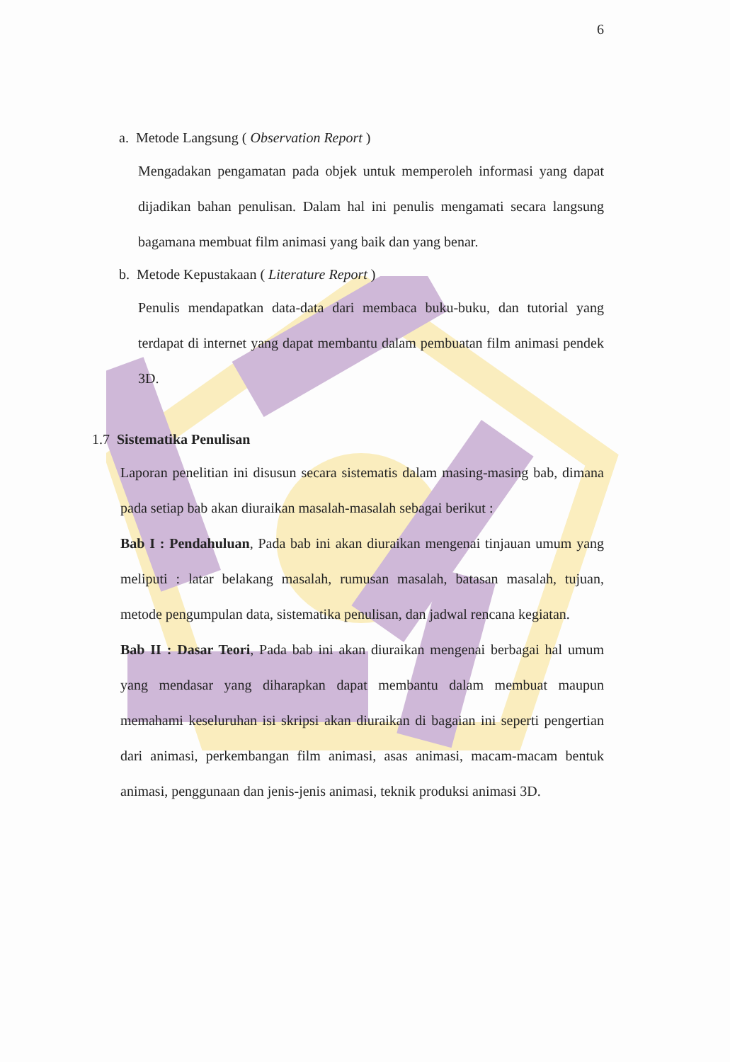6
a. Metode Langsung ( Observation Report )
Mengadakan pengamatan pada objek untuk memperoleh informasi yang dapat dijadikan bahan penulisan. Dalam hal ini penulis mengamati secara langsung bagamana membuat film animasi yang baik dan yang benar.
b. Metode Kepustakaan ( Literature Report )
Penulis mendapatkan data-data dari membaca buku-buku, dan tutorial yang terdapat di internet yang dapat membantu dalam pembuatan film animasi pendek 3D.
1.7 Sistematika Penulisan
Laporan penelitian ini disusun secara sistematis dalam masing-masing bab, dimana pada setiap bab akan diuraikan masalah-masalah sebagai berikut :
Bab I : Pendahuluan, Pada bab ini akan diuraikan mengenai tinjauan umum yang meliputi : latar belakang masalah, rumusan masalah, batasan masalah, tujuan, metode pengumpulan data, sistematika penulisan, dan jadwal rencana kegiatan.
Bab II : Dasar Teori, Pada bab ini akan diuraikan mengenai berbagai hal umum yang mendasar yang diharapkan dapat membantu dalam membuat maupun memahami keseluruhan isi skripsi akan diuraikan di bagaian ini seperti pengertian dari animasi, perkembangan film animasi, asas animasi, macam-macam bentuk animasi, penggunaan dan jenis-jenis animasi, teknik produksi animasi 3D.